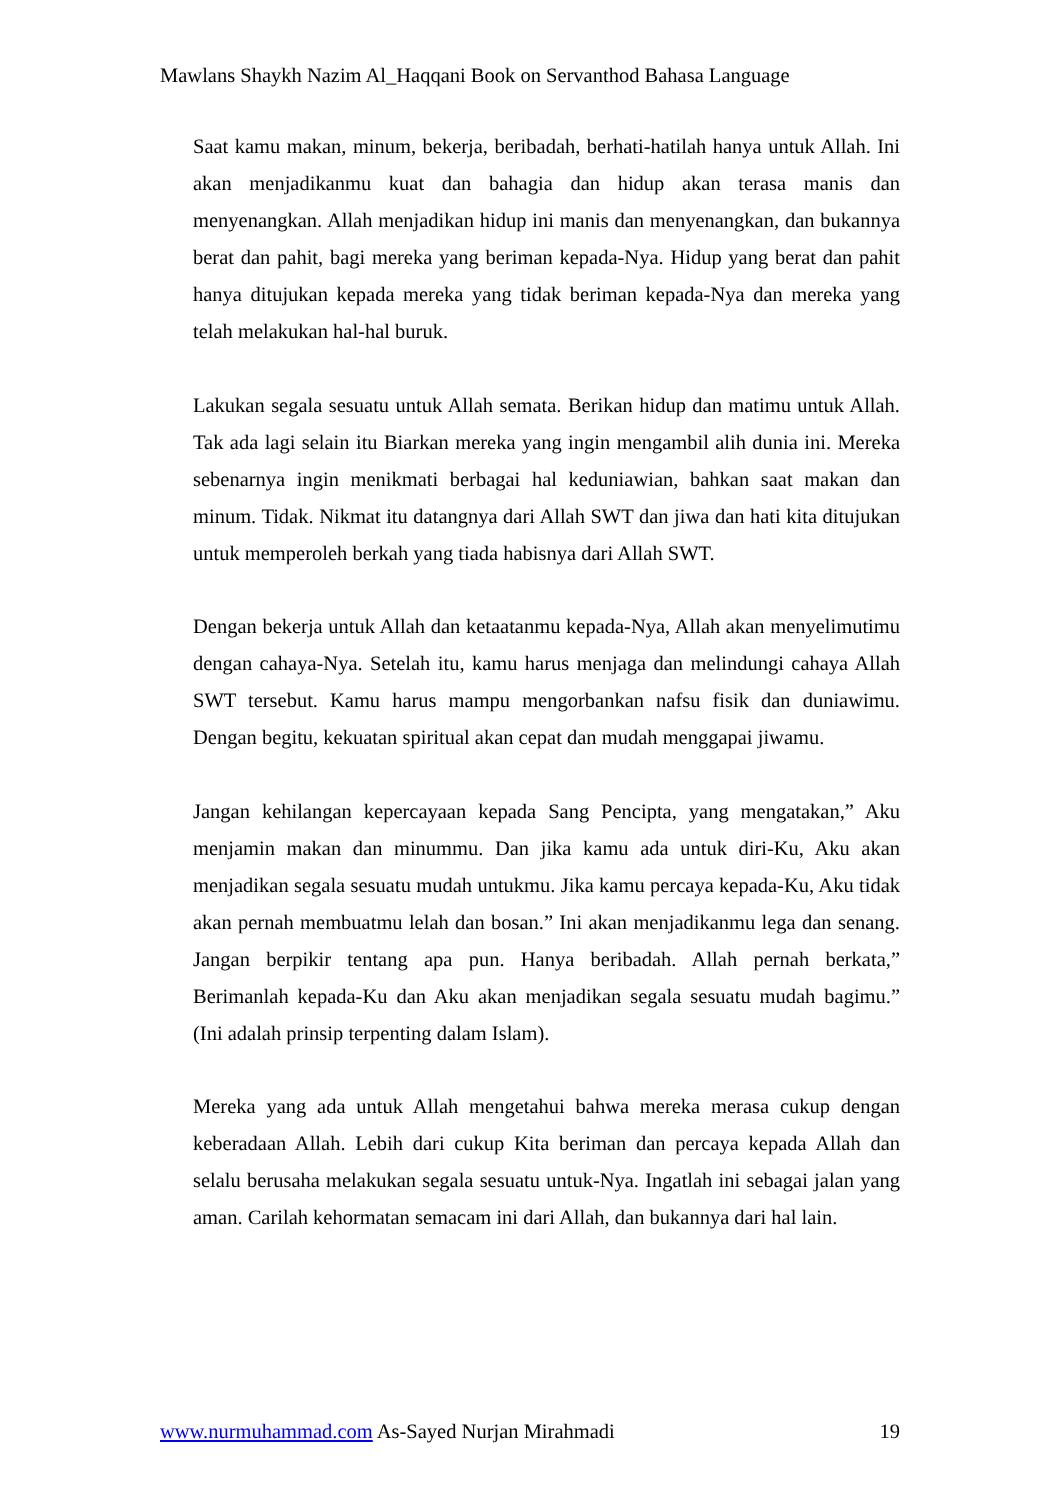Mawlans Shaykh Nazim Al_Haqqani Book on Servanthod Bahasa Language
Saat kamu makan, minum, bekerja, beribadah, berhati-hatilah hanya untuk Allah. Ini akan menjadikanmu kuat dan bahagia dan hidup akan terasa manis dan menyenangkan. Allah menjadikan hidup ini manis dan menyenangkan, dan bukannya berat dan pahit, bagi mereka yang beriman kepada-Nya. Hidup yang berat dan pahit hanya ditujukan kepada mereka yang tidak beriman kepada-Nya dan mereka yang telah melakukan hal-hal buruk.
Lakukan segala sesuatu untuk Allah semata. Berikan hidup dan matimu untuk Allah. Tak ada lagi selain itu Biarkan mereka yang ingin mengambil alih dunia ini. Mereka sebenarnya ingin menikmati berbagai hal keduniawian, bahkan saat makan dan minum. Tidak. Nikmat itu datangnya dari Allah SWT dan jiwa dan hati kita ditujukan untuk memperoleh berkah yang tiada habisnya dari Allah SWT.
Dengan bekerja untuk Allah dan ketaatanmu kepada-Nya, Allah akan menyelimutimu dengan cahaya-Nya. Setelah itu, kamu harus menjaga dan melindungi cahaya Allah SWT tersebut. Kamu harus mampu mengorbankan nafsu fisik dan duniawimu. Dengan begitu, kekuatan spiritual akan cepat dan mudah menggapai jiwamu.
Jangan kehilangan kepercayaan kepada Sang Pencipta, yang mengatakan,” Aku menjamin makan dan minummu. Dan jika kamu ada untuk diri-Ku, Aku akan menjadikan segala sesuatu mudah untukmu. Jika kamu percaya kepada-Ku, Aku tidak akan pernah membuatmu lelah dan bosan.” Ini akan menjadikanmu lega dan senang. Jangan berpikir tentang apa pun. Hanya beribadah. Allah pernah berkata,” Berimanlah kepada-Ku dan Aku akan menjadikan segala sesuatu mudah bagimu.” (Ini adalah prinsip terpenting dalam Islam).
Mereka yang ada untuk Allah mengetahui bahwa mereka merasa cukup dengan keberadaan Allah. Lebih dari cukup Kita beriman dan percaya kepada Allah dan selalu berusaha melakukan segala sesuatu untuk-Nya. Ingatlah ini sebagai jalan yang aman. Carilah kehormatan semacam ini dari Allah, dan bukannya dari hal lain.
www.nurmuhammad.com As-Sayed Nurjan Mirahmadi 19